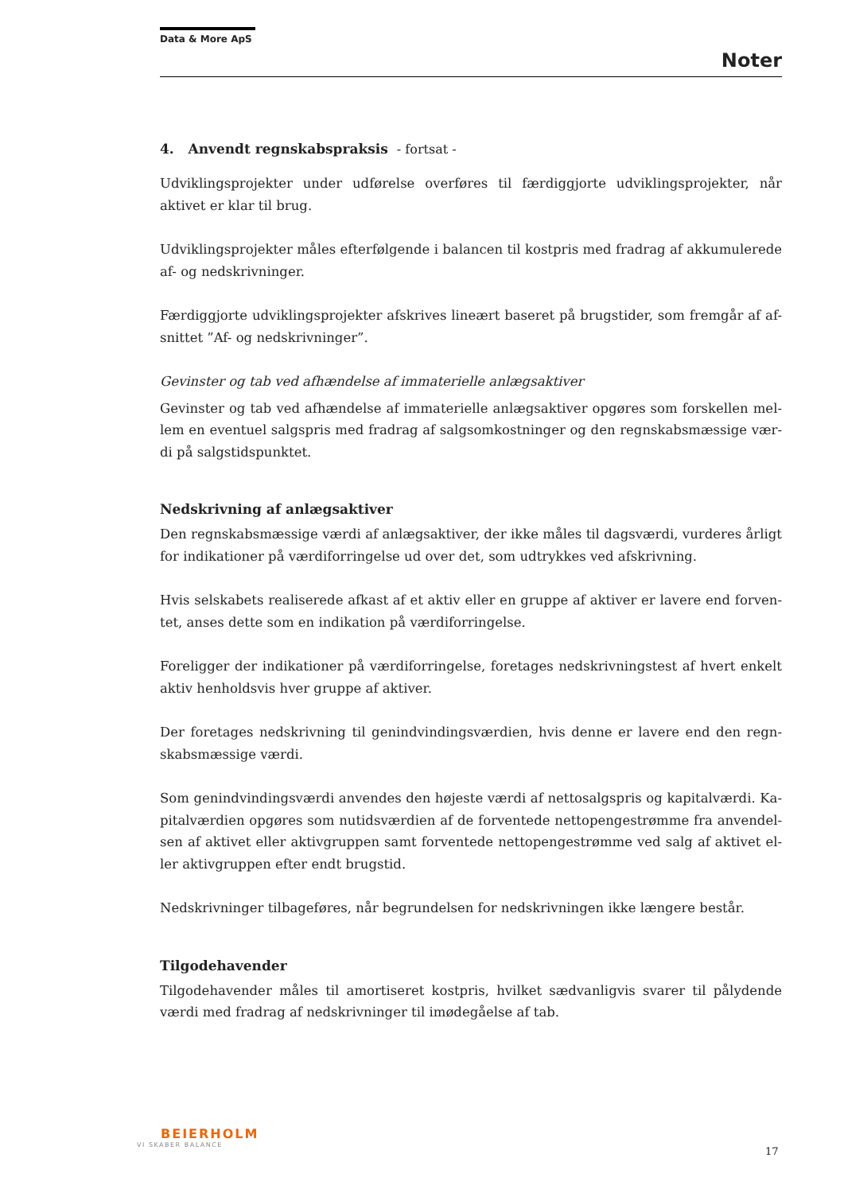Data & More ApS
Noter
4. Anvendt regnskabspraksis - fortsat -
Udviklingsprojekter under udførelse overføres til færdiggjorte udviklingsprojekter, når aktivet er klar til brug.
Udviklingsprojekter måles efterfølgende i balancen til kostpris med fradrag af akkumulerede af- og nedskrivninger.
Færdiggjorte udviklingsprojekter afskrives lineært baseret på brugstider, som fremgår af af-snittet ”Af- og nedskrivninger”.
Gevinster og tab ved afhændelse af immaterielle anlægsaktiver
Gevinster og tab ved afhændelse af immaterielle anlægsaktiver opgøres som forskellen mel-lem en eventuel salgspris med fradrag af salgsomkostninger og den regnskabsmæssige vær-di på salgstidspunktet.
Nedskrivning af anlægsaktiver
Den regnskabsmæssige værdi af anlægsaktiver, der ikke måles til dagsværdi, vurderes årligt for indikationer på værdiforringelse ud over det, som udtrykkes ved afskrivning.
Hvis selskabets realiserede afkast af et aktiv eller en gruppe af aktiver er lavere end forven-tet, anses dette som en indikation på værdiforringelse.
Foreligger der indikationer på værdiforringelse, foretages nedskrivningstest af hvert enkelt aktiv henholdsvis hver gruppe af aktiver.
Der foretages nedskrivning til genindvindingsværdien, hvis denne er lavere end den regn-skabsmæssige værdi.
Som genindvindingsværdi anvendes den højeste værdi af nettosalgspris og kapitalværdi. Ka-pitalværdien opgøres som nutidsværdien af de forventede nettopengestrømme fra anvendel-sen af aktivet eller aktivgruppen samt forventede nettopengestrømme ved salg af aktivet el-ler aktivgruppen efter endt brugstid.
Nedskrivninger tilbageføres, når begrundelsen for nedskrivningen ikke længere består.
Tilgodehavender
Tilgodehavender måles til amortiseret kostpris, hvilket sædvanligvis svarer til pålydende værdi med fradrag af nedskrivninger til imødegåelse af tab.
BEIERHOLM
VI SKABER BALANCE
17